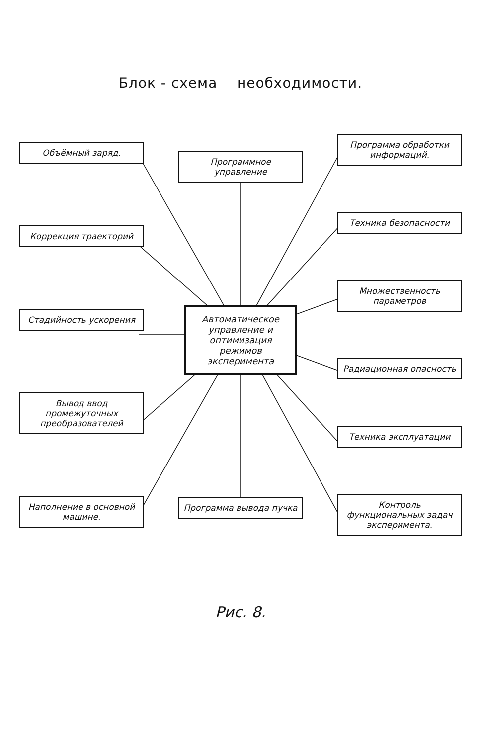Блок - схема необходимости.
Объёмный заряд.
Коррекция траекторий
Стадийность ускорения
Вывод ввод промежуточных преобразователей
Наполнение в основной машине.
Программное управление
Автоматическое управление и оптимизация режимов эксперимента
Программа вывода пучка
Программа обработки информаций.
Техника безопасности
Множественность параметров
Радиационная опасность
Техника эксплуатации
Контроль функциональных задач эксперимента.
Рис. 8.